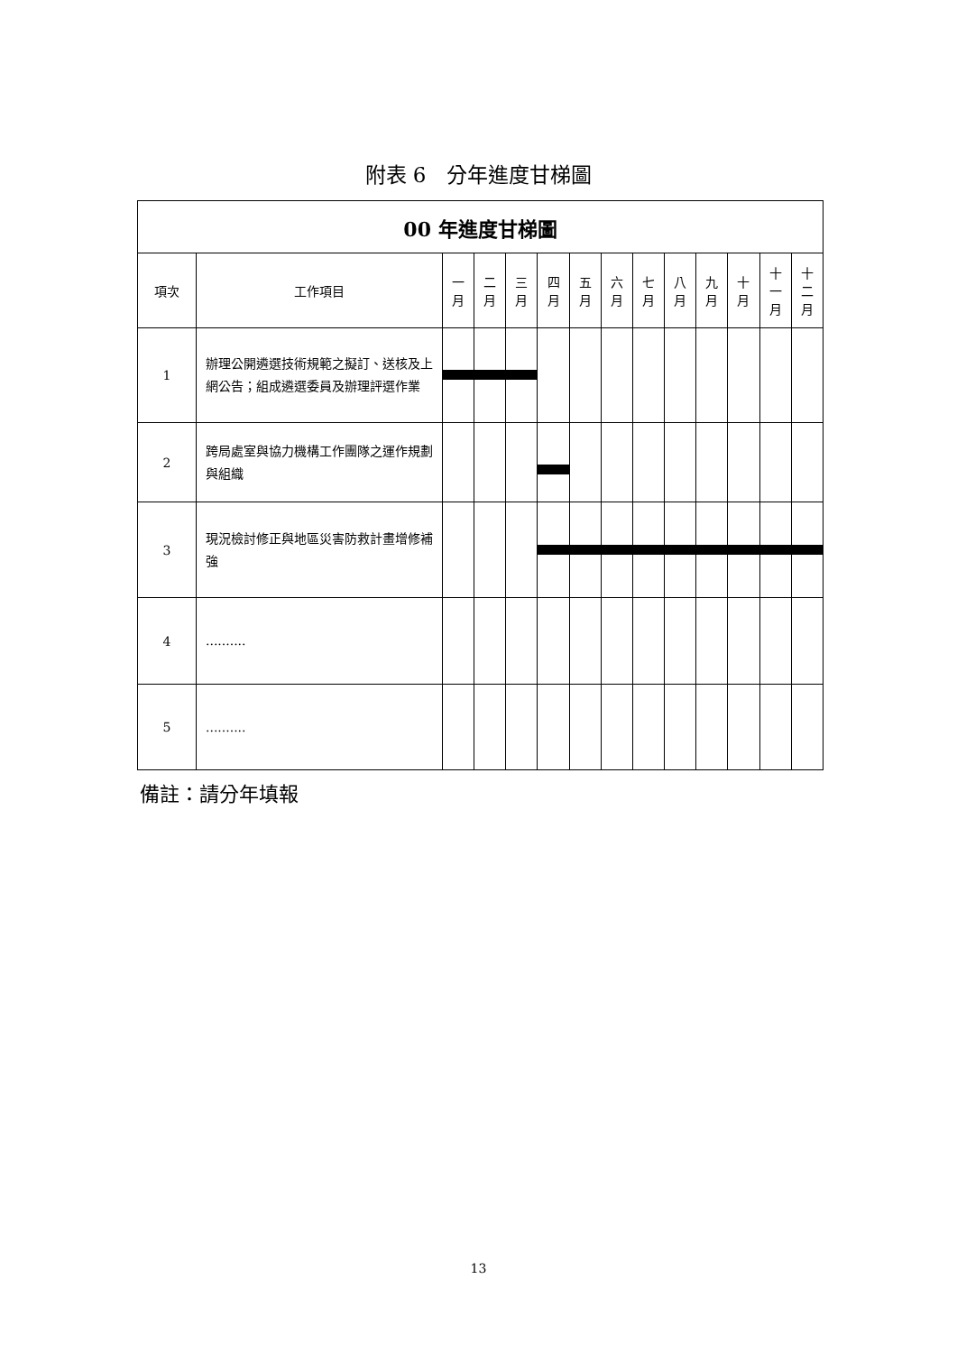附表 6　分年進度甘梯圖
| 00 年進度甘梯圖 | | | | | | | | | | | | | |
| --- | --- | --- | --- | --- | --- | --- | --- | --- | --- | --- | --- | --- | --- |
| 項次 | 工作項目 | 一 月 | 二 月 | 三 月 | 四 月 | 五 月 | 六 月 | 七 月 | 八 月 | 九 月 | 十 月 | 十 一 月 | 十 二 月 |
| 1 | 辦理公開遴選技術規範之擬訂、送核及上網公告；組成遴選委員及辦理評選作業 | | | | | | | | | | | | |
| 2 | 跨局處室與協力機構工作團隊之運作規劃與組織 | | | | | | | | | | | | |
| 3 | 現況檢討修正與地區災害防救計畫增修補強 | | | | | | | | | | | | |
| 4 | .......... | | | | | | | | | | | | |
| 5 | .......... | | | | | | | | | | | | |
備註：請分年填報
13